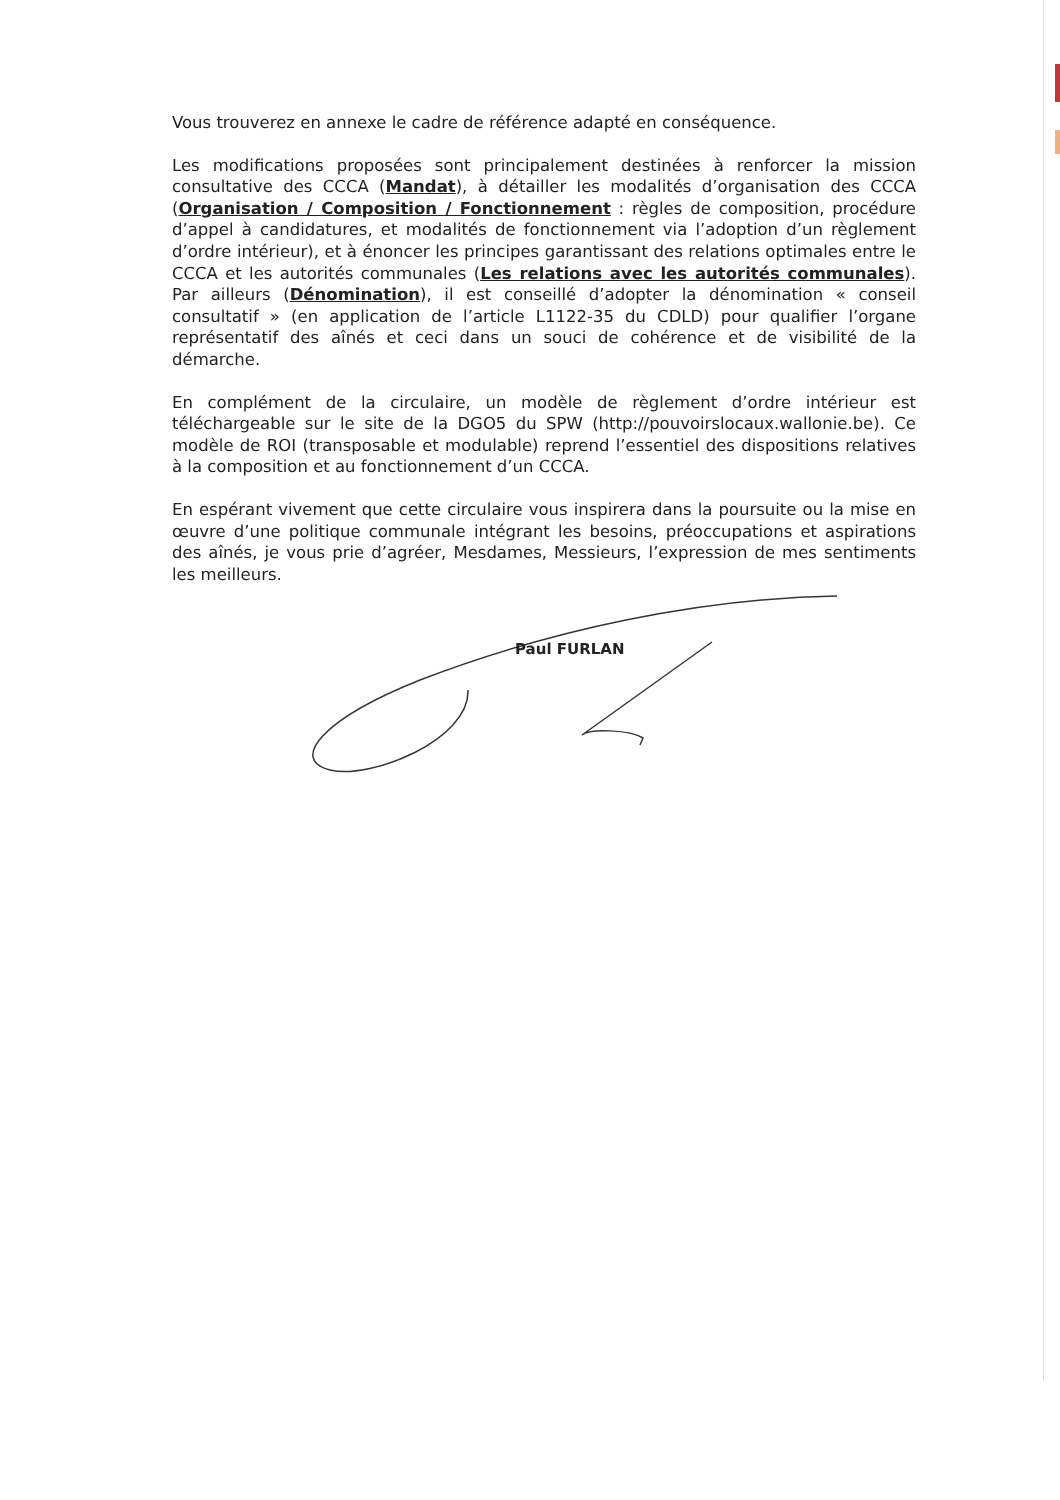Vous trouverez en annexe le cadre de référence adapté en conséquence.
Les modifications proposées sont principalement destinées à renforcer la mission consultative des CCCA (Mandat), à détailler les modalités d’organisation des CCCA (Organisation / Composition / Fonctionnement : règles de composition, procédure d’appel à candidatures, et modalités de fonctionnement via l’adoption d’un règlement d’ordre intérieur), et à énoncer les principes garantissant des relations optimales entre le CCCA et les autorités communales (Les relations avec les autorités communales). Par ailleurs (Dénomination), il est conseillé d’adopter la dénomination « conseil consultatif » (en application de l’article L1122-35 du CDLD) pour qualifier l’organe représentatif des aînés et ceci dans un souci de cohérence et de visibilité de la démarche.
En complément de la circulaire, un modèle de règlement d’ordre intérieur est téléchargeable sur le site de la DGO5 du SPW (http://pouvoirslocaux.wallonie.be). Ce modèle de ROI (transposable et modulable) reprend l’essentiel des dispositions relatives à la composition et au fonctionnement d’un CCCA.
En espérant vivement que cette circulaire vous inspirera dans la poursuite ou la mise en œuvre d’une politique communale intégrant les besoins, préoccupations et aspirations des aînés, je vous prie d’agréer, Mesdames, Messieurs, l’expression de mes sentiments les meilleurs.
Paul FURLAN